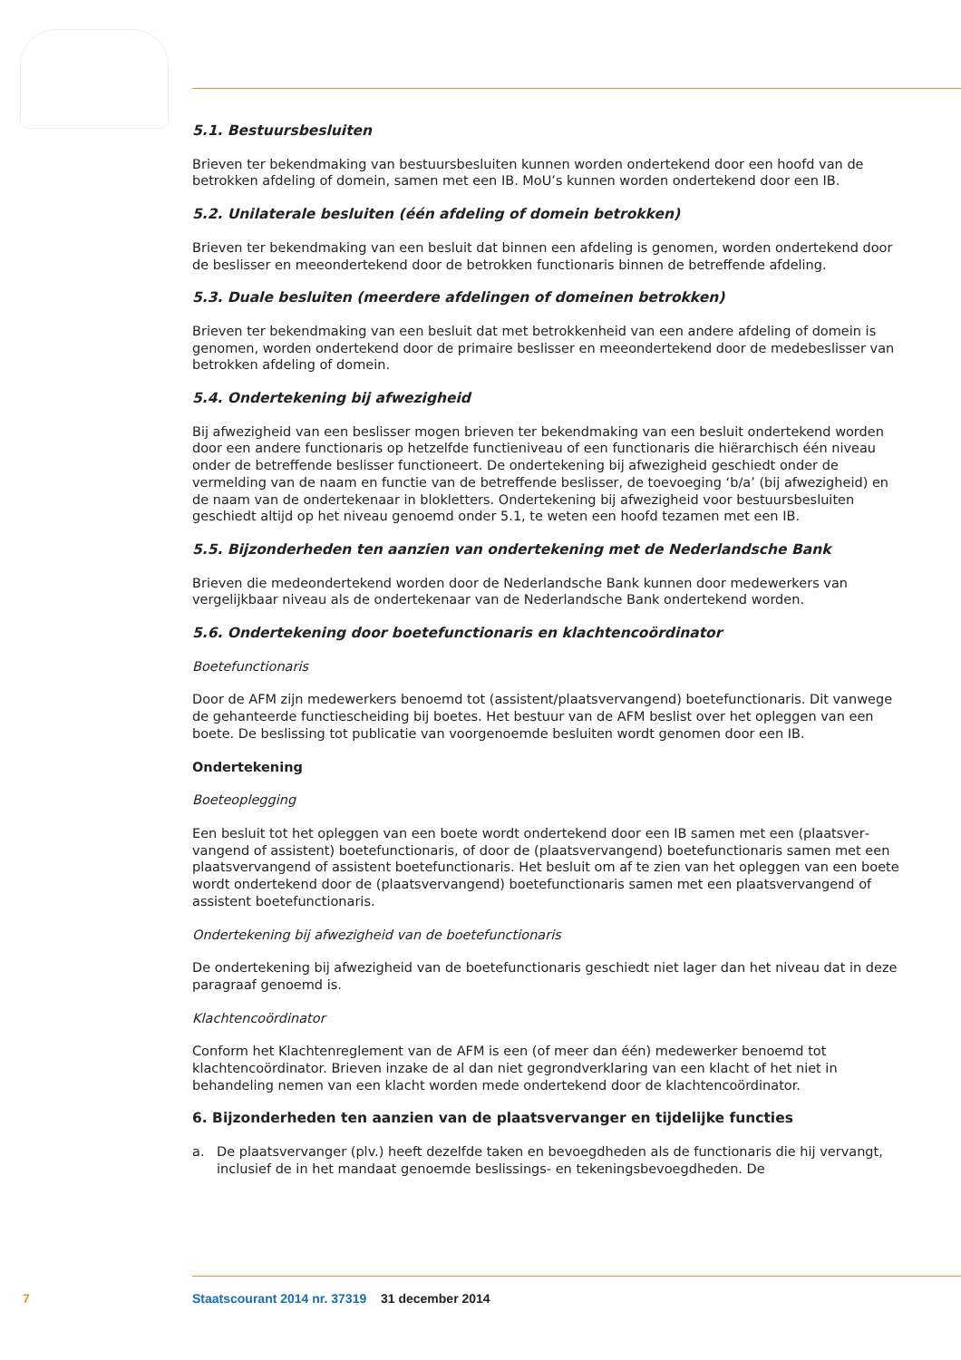5.1. Bestuursbesluiten
Brieven ter bekendmaking van bestuursbesluiten kunnen worden ondertekend door een hoofd van de betrokken afdeling of domein, samen met een IB. MoU’s kunnen worden ondertekend door een IB.
5.2. Unilaterale besluiten (één afdeling of domein betrokken)
Brieven ter bekendmaking van een besluit dat binnen een afdeling is genomen, worden ondertekend door de beslisser en meeondertekend door de betrokken functionaris binnen de betreffende afdeling.
5.3. Duale besluiten (meerdere afdelingen of domeinen betrokken)
Brieven ter bekendmaking van een besluit dat met betrokkenheid van een andere afdeling of domein is genomen, worden ondertekend door de primaire beslisser en meeondertekend door de medebeslis­ser van betrokken afdeling of domein.
5.4. Ondertekening bij afwezigheid
Bij afwezigheid van een beslisser mogen brieven ter bekendmaking van een besluit ondertekend worden door een andere functionaris op hetzelfde functieniveau of een functionaris die hiërarchisch één niveau onder de betreffende beslisser functioneert. De ondertekening bij afwezigheid geschiedt onder de vermelding van de naam en functie van de betreffende beslisser, de toevoeging ‘b/a’ (bij afwezigheid) en de naam van de ondertekenaar in blokletters. Ondertekening bij afwezigheid voor bestuursbesluiten geschiedt altijd op het niveau genoemd onder 5.1, te weten een hoofd tezamen met een IB.
5.5. Bijzonderheden ten aanzien van ondertekening met de Nederlandsche Bank
Brieven die medeondertekend worden door de Nederlandsche Bank kunnen door medewerkers van vergelijkbaar niveau als de ondertekenaar van de Nederlandsche Bank ondertekend worden.
5.6. Ondertekening door boetefunctionaris en klachtencoördinator
Boetefunctionaris
Door de AFM zijn medewerkers benoemd tot (assistent/plaatsvervangend) boetefunctionaris. Dit vanwege de gehanteerde functiescheiding bij boetes. Het bestuur van de AFM beslist over het opleggen van een boete. De beslissing tot publicatie van voorgenoemde besluiten wordt genomen door een IB.
Ondertekening
Boeteoplegging
Een besluit tot het opleggen van een boete wordt ondertekend door een IB samen met een (plaatsver­vangend of assistent) boetefunctionaris, of door de (plaatsvervangend) boetefunctionaris samen met een plaatsvervangend of assistent boetefunctionaris. Het besluit om af te zien van het opleggen van een boete wordt ondertekend door de (plaatsvervangend) boetefunctionaris samen met een plaatsver­vangend of assistent boetefunctionaris.
Ondertekening bij afwezigheid van de boetefunctionaris
De ondertekening bij afwezigheid van de boetefunctionaris geschiedt niet lager dan het niveau dat in deze paragraaf genoemd is.
Klachtencoördinator
Conform het Klachtenreglement van de AFM is een (of meer dan één) medewerker benoemd tot klachtencoördinator. Brieven inzake de al dan niet gegrondverklaring van een klacht of het niet in behandeling nemen van een klacht worden mede ondertekend door de klachtencoördinator.
6. Bijzonderheden ten aanzien van de plaatsvervanger en tijdelijke functies
a. De plaatsvervanger (plv.) heeft dezelfde taken en bevoegdheden als de functionaris die hij vervangt, inclusief de in het mandaat genoemde beslissings- en tekeningsbevoegdheden. De
7 Staatscourant 2014 nr. 37319 31 december 2014